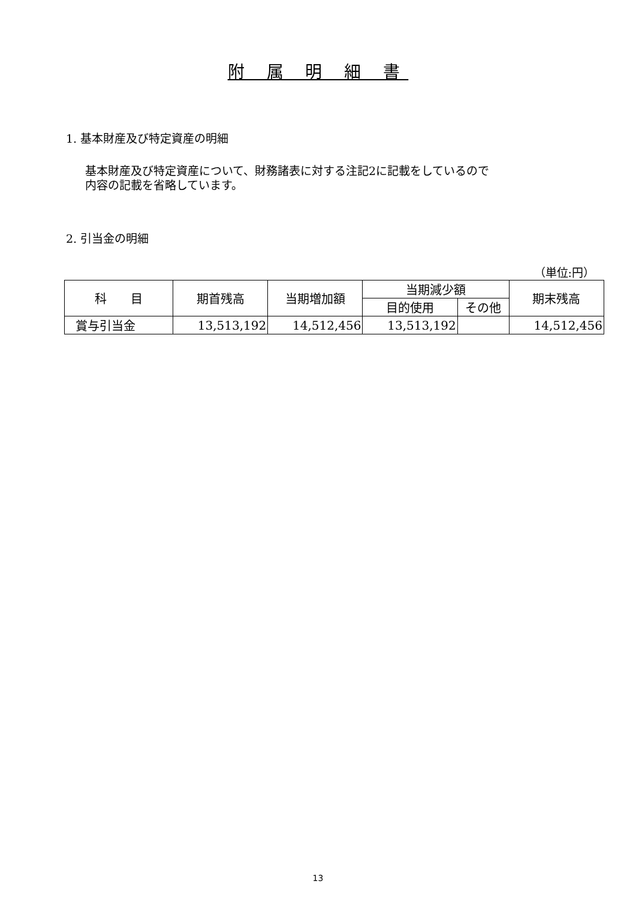附 属 明 細 書
1. 基本財産及び特定資産の明細
基本財産及び特定資産について、財務諸表に対する注記2に記載をしているので
内容の記載を省略しています。
2. 引当金の明細
（単位:円）
| 科 目 | 期首残高 | 当期増加額 | 当期減少額 | | 期末残高 |
| --- | --- | --- | --- | --- | --- |
| | | | 目的使用 | その他 | |
| 賞与引当金 | 13,513,192 | 14,512,456 | 13,513,192 | | 14,512,456 |
13